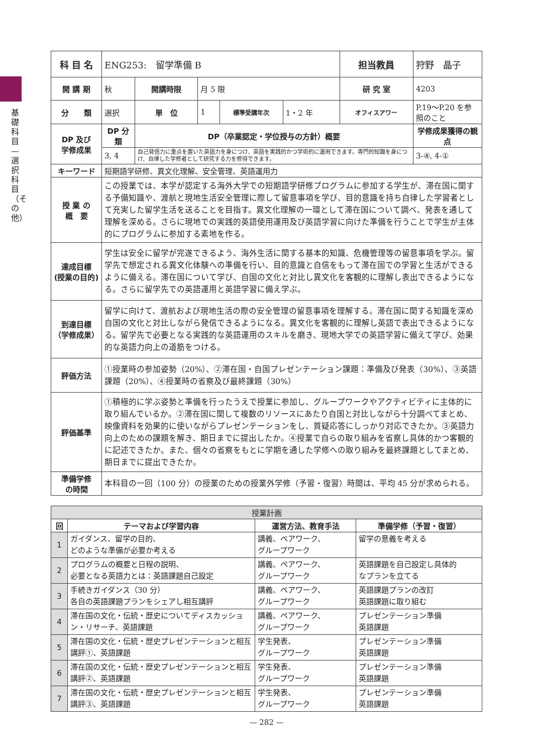基礎科目—選択科目（その他）
| 科 目 名 | ENG253: 留学準備 B | | | | | 担当教員 | 狩野 晶子 | |
| 開 講 期 | 秋 | 開講時限 | 月 5 限 | | | 研 究 室 | 4203 | |
| 分 類 | 選択 | 単 位 | 1 | 標準受講年次 | 1・2 年 | オフィスアワー | P.19～P.20 を参照のこと | |
| DP 及び 学修成果 | DP 分類 | DP（卒業認定・学位授与の方針）概要 | | | | | | 学修成果獲得の観点 |
| | 3, 4 | 自己発信力に重点を置いた英語力を身につけ、英語を実践的かつ学術的に運用できます。専門的知識を身につけ、自律した学修者として研究する力を修得できます。 | | | | | | 3-④, 4-① |
| キーワード | 短期語学研修、異文化理解、安全管理、英語運用力 | | | | | | | |
| 授 業 の 概 要 | この授業では、本学が認定する海外大学での短期語学研修プログラムに参加する学生が、滞在国に関する予備知識や、渡航と現地生活安全管理に際して留意事項を学び、目的意識を持ち自律した学習者として充実した留学生活を送ることを目指す。異文化理解の一環として滞在国について調べ、発表を通して理解を深める。さらに現地での実践的英語使用運用及び英語学習に向けた準備を行うことで学生が主体的にプログラムに参加する素地を作る。 | | | | | | | |
| 達成目標 (授業の目的) | 学生は安全に留学が完遂できるよう、海外生活に関する基本的知識、危機管理等の留意事項を学ぶ。留学先で想定される異文化体験への準備を行い、目的意識と自信をもって滞在国での学習と生活ができるように備える。滞在国について学び、自国の文化と対比し異文化を客観的に理解し表出できるようになる。さらに留学先での英語運用と英語学習に備え学ぶ。 | | | | | | | |
| 到達目標 （学修成果） | 留学に向けて、渡航および現地生活の際の安全管理の留意事項を理解する。滞在国に関する知識を深め自国の文化と対比しながら発信できるようになる。異文化を客観的に理解し英語で表出できるようになる。留学先で必要となる実践的な英語運用のスキルを磨き、現地大学での英語学習に備えて学び、効果的な英語力向上の道筋をつける。 | | | | | | | |
| 評価方法 | ①授業時の参加姿勢（20%）、②滞在国・自国プレゼンテーション課題：準備及び発表（30%）、③英語課題（20%）、④授業時の省察及び最終課題（30%） | | | | | | | |
| 評価基準 | ①積極的に学ぶ姿勢と準備を行ったうえで授業に参加し、グループワークやアクティビティに主体的に取り組んでいるか。②滞在国に関して複数のリソースにあたり自国と対比しながら十分調べてまとめ、映像資料を効果的に使いながらプレゼンテーションをし、質疑応答にしっかり対応できたか。③英語力向上のための課題を解き、期日までに提出したか。④授業で自らの取り組みを省察し具体的かつ客観的に記述できたか。また、個々の省察をもとに学期を通した学修への取り組みを最終課題としてまとめ、期日までに提出できたか。 | | | | | | | |
| 準備学修 の時間 | 本科目の一回（100 分）の授業のための授業外学修（予習・復習）時間は、平均 45 分が求められる。 | | | | | | | |
| 授業計画 | | | |
| --- | --- | --- | --- |
| 回 | テーマおよび学習内容 | 運営方法、教育手法 | 準備学修（予習・復習） |
| 1 | ガイダンス、留学の目的、 どのような準備が必要か考える | 講義、ペアワーク、 グループワーク | 留学の意義を考える |
| 2 | プログラムの概要と日程の説明、 必要となる英語力とは：英語課題自己設定 | 講義、ペアワーク、 グループワーク | 英語課題を自己設定し具体的 なプランを立てる |
| 3 | 手続きガイダンス（30 分） 各自の英語課題プランをシェアし相互講評 | 講義、ペアワーク、 グループワーク | 英語課題プランの改訂 英語課題に取り組む |
| 4 | 滞在国の文化・伝統・歴史についてディスカッション・リサーチ、英語課題 | 講義、ペアワーク、 グループワーク | プレゼンテーション準備 英語課題 |
| 5 | 滞在国の文化・伝統・歴史プレゼンテーションと相互講評①、英語課題 | 学生発表、 グループワーク | プレゼンテーション準備 英語課題 |
| 6 | 滞在国の文化・伝統・歴史プレゼンテーションと相互講評②、英語課題 | 学生発表、 グループワーク | プレゼンテーション準備 英語課題 |
| 7 | 滞在国の文化・伝統・歴史プレゼンテーションと相互講評③、英語課題 | 学生発表、 グループワーク | プレゼンテーション準備 英語課題 |
— 282 —